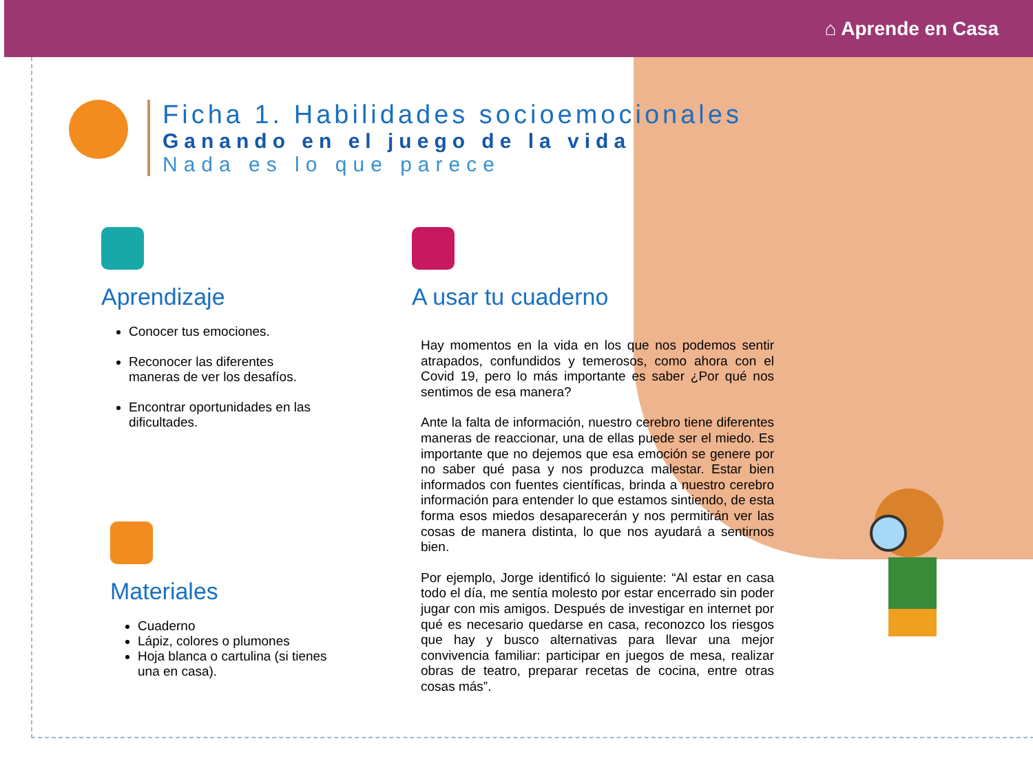⌂ Aprende en Casa
Ficha 1. Habilidades socioemocionales
Ganando en el juego de la vida
Nada es lo que parece
Aprendizaje
Conocer tus emociones.
Reconocer las diferentes maneras de ver los desafíos.
Encontrar oportunidades en las dificultades.
Materiales
Cuaderno
Lápiz, colores o plumones
Hoja blanca o cartulina (si tienes una en casa).
A usar tu cuaderno
Hay momentos en la vida en los que nos podemos sentir atrapados, confundidos y temerosos, como ahora con el Covid 19, pero lo más importante es saber ¿Por qué nos sentimos de esa manera?
Ante la falta de información, nuestro cerebro tiene diferentes maneras de reaccionar, una de ellas puede ser el miedo. Es importante que no dejemos que esa emoción se genere por no saber qué pasa y nos produzca malestar. Estar bien informados con fuentes científicas, brinda a nuestro cerebro información para entender lo que estamos sintiendo, de esta forma esos miedos desaparecerán y nos permitirán ver las cosas de manera distinta, lo que nos ayudará a sentirnos bien.
Por ejemplo, Jorge identificó lo siguiente: “Al estar en casa todo el día, me sentía molesto por estar encerrado sin poder jugar con mis amigos. Después de investigar en internet por qué es necesario quedarse en casa, reconozco los riesgos que hay y busco alternativas para llevar una mejor convivencia familiar: participar en juegos de mesa, realizar obras de teatro, preparar recetas de cocina, entre otras cosas más”.